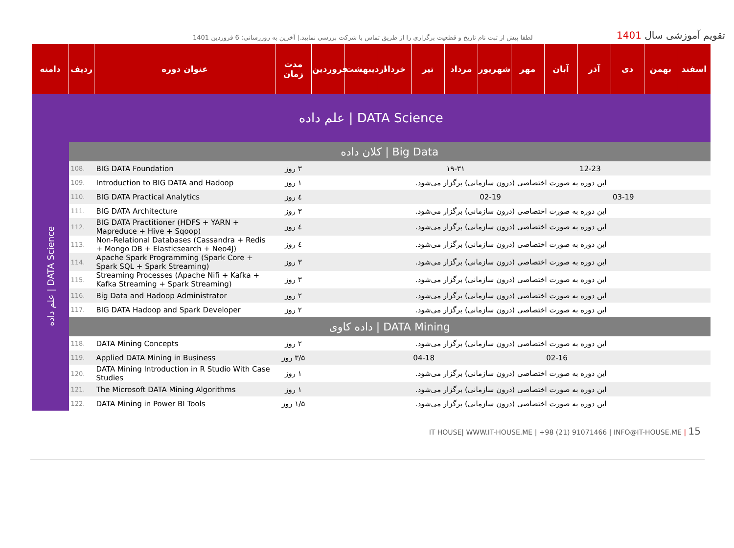لطفا پیش از ثبت نام تاریخ و قطعیت برگزاری را از طریق تماس با شرکت بررسی نمایید.| آخرین به روزرسانی: 6 فروردین 1401
تقویم آموزشی سال 1401
| دامنه | ردیف | عنوان دوره | مدت زمان | فروردین | اردیبهشت | خرداد | تیر | مرداد | شهریور | مهر | آبان | آذر | دی | بهمن | اسفند |
| --- | --- | --- | --- | --- | --- | --- | --- | --- | --- | --- | --- | --- | --- | --- | --- |
| علم داده / DATA Science | | | | | | | | | | | | | | | |
| علم داده / DATA Science | کلان داده / Big Data | | | | | | | | | | | | | | |
| | 108. | BIG DATA Foundation | ۳ روز | | | | | ۱۹-۳۱ | | | | 12-23 | | | |
| | 109. | Introduction to BIG DATA and Hadoop | ۱ روز | این دوره به صورت اختصاصی (درون سازمانی) برگزار می‌شود. | | | | | | | | | | | |
| | 110. | BIG DATA Practical Analytics | ٤ روز | | | | | | 02-19 | | | | 03-19 | | |
| | 111. | BIG DATA Architecture | ۳ روز | این دوره به صورت اختصاصی (درون سازمانی) برگزار می‌شود. | | | | | | | | | | | |
| | 112. | BIG DATA Practitioner (HDFS + YARN + Mapreduce + Hive + Sqoop) | ٤ روز | این دوره به صورت اختصاصی (درون سازمانی) برگزار می‌شود. | | | | | | | | | | | |
| | 113. | Non-Relational Databases (Cassandra + Redis + Mongo DB + Elasticsearch + Neo4J) | ٤ روز | این دوره به صورت اختصاصی (درون سازمانی) برگزار می‌شود. | | | | | | | | | | | |
| | 114. | Apache Spark Programming (Spark Core + Spark SQL + Spark Streaming) | ۳ روز | این دوره به صورت اختصاصی (درون سازمانی) برگزار می‌شود. | | | | | | | | | | | |
| | 115. | Streaming Processes (Apache Nifi + Kafka + Kafka Streaming + Spark Streaming) | ۳ روز | این دوره به صورت اختصاصی (درون سازمانی) برگزار می‌شود. | | | | | | | | | | | |
| | 116. | Big Data and Hadoop Administrator | ۲ روز | این دوره به صورت اختصاصی (درون سازمانی) برگزار می‌شود. | | | | | | | | | | | |
| | 117. | BIG DATA Hadoop and Spark Developer | ۲ روز | این دوره به صورت اختصاصی (درون سازمانی) برگزار می‌شود. | | | | | | | | | | | |
| | داده کاوی / DATA Mining | | | | | | | | | | | | | | |
| | 118. | DATA Mining Concepts | ۲ روز | این دوره به صورت اختصاصی (درون سازمانی) برگزار می‌شود. | | | | | | | | | | | |
| | 119. | Applied DATA Mining in Business | ۳/۵ روز | | | | 04-18 | | | | 02-16 | | | | |
| | 120. | DATA Mining Introduction in R Studio With Case Studies | ۱ روز | این دوره به صورت اختصاصی (درون سازمانی) برگزار می‌شود. | | | | | | | | | | | |
| | 121. | The Microsoft DATA Mining Algorithms | ۱ روز | این دوره به صورت اختصاصی (درون سازمانی) برگزار می‌شود. | | | | | | | | | | | |
| | 122. | DATA Mining in Power BI Tools | ۱/۵ روز | این دوره به صورت اختصاصی (درون سازمانی) برگزار می‌شود. | | | | | | | | | | | |
IT HOUSE| WWW.IT-HOUSE.ME | +98 (21) 91071466 | INFO@IT-HOUSE.ME | 15